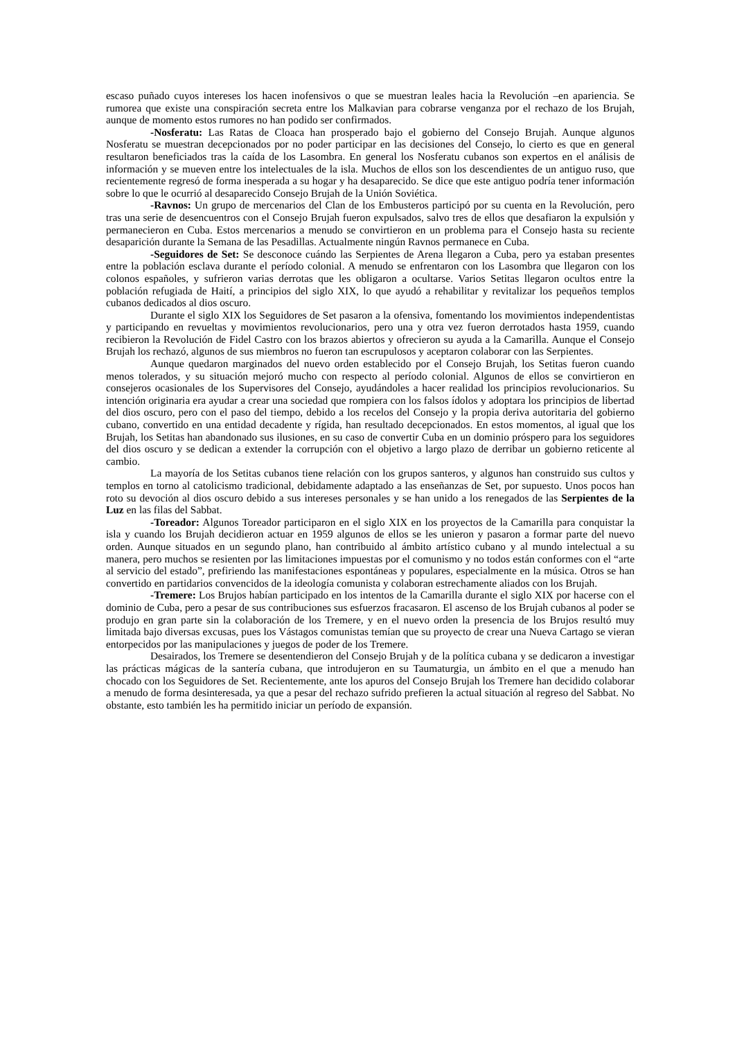escaso puñado cuyos intereses los hacen inofensivos o que se muestran leales hacia la Revolución –en apariencia. Se rumorea que existe una conspiración secreta entre los Malkavian para cobrarse venganza por el rechazo de los Brujah, aunque de momento estos rumores no han podido ser confirmados.
-Nosferatu: Las Ratas de Cloaca han prosperado bajo el gobierno del Consejo Brujah. Aunque algunos Nosferatu se muestran decepcionados por no poder participar en las decisiones del Consejo, lo cierto es que en general resultaron beneficiados tras la caída de los Lasombra. En general los Nosferatu cubanos son expertos en el análisis de información y se mueven entre los intelectuales de la isla. Muchos de ellos son los descendientes de un antiguo ruso, que recientemente regresó de forma inesperada a su hogar y ha desaparecido. Se dice que este antiguo podría tener información sobre lo que le ocurrió al desaparecido Consejo Brujah de la Unión Soviética.
-Ravnos: Un grupo de mercenarios del Clan de los Embusteros participó por su cuenta en la Revolución, pero tras una serie de desencuentros con el Consejo Brujah fueron expulsados, salvo tres de ellos que desafiaron la expulsión y permanecieron en Cuba. Estos mercenarios a menudo se convirtieron en un problema para el Consejo hasta su reciente desaparición durante la Semana de las Pesadillas. Actualmente ningún Ravnos permanece en Cuba.
-Seguidores de Set: Se desconoce cuándo las Serpientes de Arena llegaron a Cuba, pero ya estaban presentes entre la población esclava durante el período colonial. A menudo se enfrentaron con los Lasombra que llegaron con los colonos españoles, y sufrieron varias derrotas que les obligaron a ocultarse. Varios Setitas llegaron ocultos entre la población refugiada de Haití, a principios del siglo XIX, lo que ayudó a rehabilitar y revitalizar los pequeños templos cubanos dedicados al dios oscuro.
Durante el siglo XIX los Seguidores de Set pasaron a la ofensiva, fomentando los movimientos independentistas y participando en revueltas y movimientos revolucionarios, pero una y otra vez fueron derrotados hasta 1959, cuando recibieron la Revolución de Fidel Castro con los brazos abiertos y ofrecieron su ayuda a la Camarilla. Aunque el Consejo Brujah los rechazó, algunos de sus miembros no fueron tan escrupulosos y aceptaron colaborar con las Serpientes.
Aunque quedaron marginados del nuevo orden establecido por el Consejo Brujah, los Setitas fueron cuando menos tolerados, y su situación mejoró mucho con respecto al período colonial. Algunos de ellos se convirtieron en consejeros ocasionales de los Supervisores del Consejo, ayudándoles a hacer realidad los principios revolucionarios. Su intención originaria era ayudar a crear una sociedad que rompiera con los falsos ídolos y adoptara los principios de libertad del dios oscuro, pero con el paso del tiempo, debido a los recelos del Consejo y la propia deriva autoritaria del gobierno cubano, convertido en una entidad decadente y rígida, han resultado decepcionados. En estos momentos, al igual que los Brujah, los Setitas han abandonado sus ilusiones, en su caso de convertir Cuba en un dominio próspero para los seguidores del dios oscuro y se dedican a extender la corrupción con el objetivo a largo plazo de derribar un gobierno reticente al cambio.
La mayoría de los Setitas cubanos tiene relación con los grupos santeros, y algunos han construido sus cultos y templos en torno al catolicismo tradicional, debidamente adaptado a las enseñanzas de Set, por supuesto. Unos pocos han roto su devoción al dios oscuro debido a sus intereses personales y se han unido a los renegados de las Serpientes de la Luz en las filas del Sabbat.
-Toreador: Algunos Toreador participaron en el siglo XIX en los proyectos de la Camarilla para conquistar la isla y cuando los Brujah decidieron actuar en 1959 algunos de ellos se les unieron y pasaron a formar parte del nuevo orden. Aunque situados en un segundo plano, han contribuido al ámbito artístico cubano y al mundo intelectual a su manera, pero muchos se resienten por las limitaciones impuestas por el comunismo y no todos están conformes con el “arte al servicio del estado”, prefiriendo las manifestaciones espontáneas y populares, especialmente en la música. Otros se han convertido en partidarios convencidos de la ideología comunista y colaboran estrechamente aliados con los Brujah.
-Tremere: Los Brujos habían participado en los intentos de la Camarilla durante el siglo XIX por hacerse con el dominio de Cuba, pero a pesar de sus contribuciones sus esfuerzos fracasaron. El ascenso de los Brujah cubanos al poder se produjo en gran parte sin la colaboración de los Tremere, y en el nuevo orden la presencia de los Brujos resultó muy limitada bajo diversas excusas, pues los Vástagos comunistas temían que su proyecto de crear una Nueva Cartago se vieran entorpecidos por las manipulaciones y juegos de poder de los Tremere.
Desairados, los Tremere se desentendieron del Consejo Brujah y de la política cubana y se dedicaron a investigar las prácticas mágicas de la santería cubana, que introdujeron en su Taumaturgia, un ámbito en el que a menudo han chocado con los Seguidores de Set. Recientemente, ante los apuros del Consejo Brujah los Tremere han decidido colaborar a menudo de forma desinteresada, ya que a pesar del rechazo sufrido prefieren la actual situación al regreso del Sabbat. No obstante, esto también les ha permitido iniciar un período de expansión.